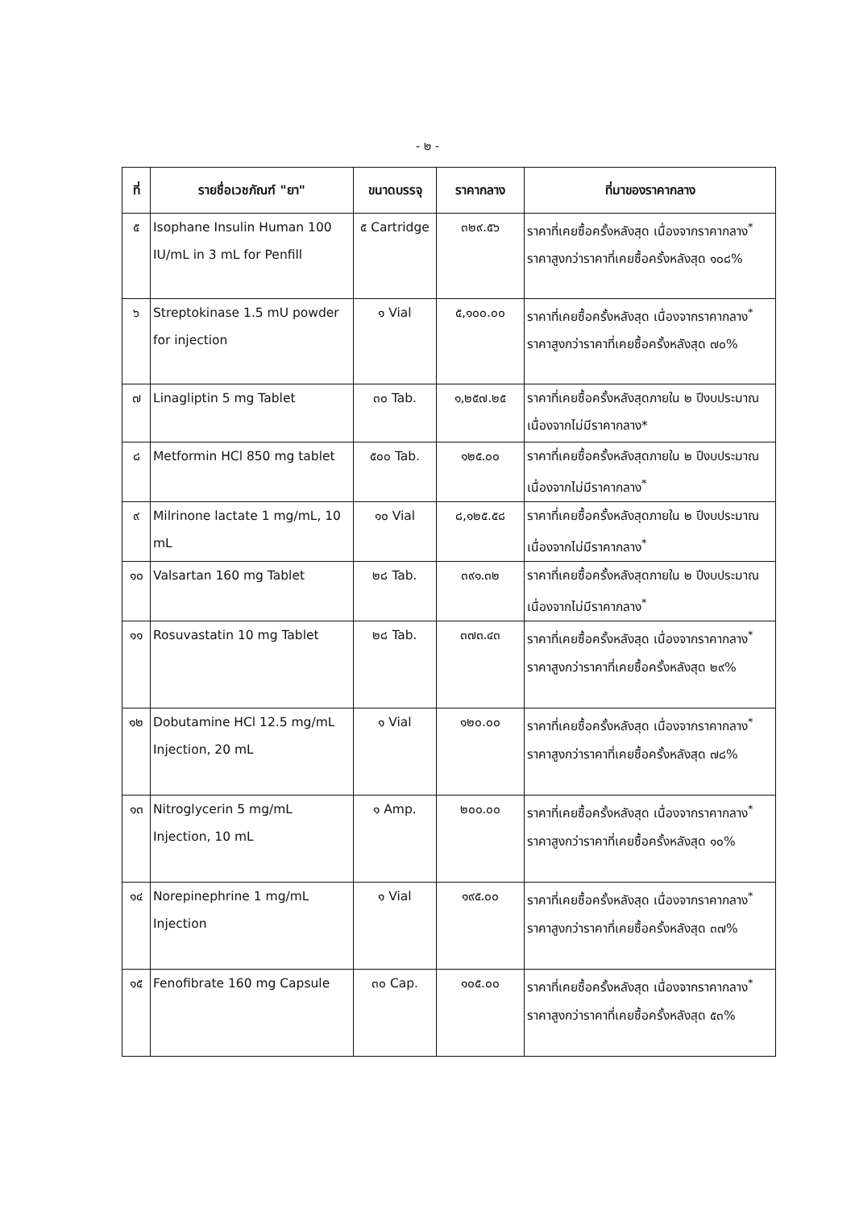- ๒ -
| ที่ | รายชื่อเวชภัณฑ์ "ยา" | ขนาดบรรจุ | ราคากลาง | ที่มาของราคากลาง |
| --- | --- | --- | --- | --- |
| ๕ | Isophane Insulin Human 100 IU/mL in 3 mL for Penfill | ๕ Cartridge | ๓๒๙.๕๖ | ราคาที่เคยซื้อครั้งหลังสุด เนื่องจากราคากลาง<sup>*</sup> ราคาสูงกว่าราคาที่เคยซื้อครั้งหลังสุด ๑๐๘% |
| ๖ | Streptokinase 1.5 mU powder for injection | ๑ Vial | ๕,๑๐๐.๐๐ | ราคาที่เคยซื้อครั้งหลังสุด เนื่องจากราคากลาง<sup>*</sup> ราคาสูงกว่าราคาที่เคยซื้อครั้งหลังสุด ๗๐% |
| ๗ | Linagliptin 5 mg Tablet | ๓๐ Tab. | ๑,๒๕๗.๒๕ | ราคาที่เคยซื้อครั้งหลังสุดภายใน ๒ ปีงบประมาณ เนื่องจากไม่มีราคากลาง* |
| ๘ | Metformin HCl 850 mg tablet | ๕๐๐ Tab. | ๑๒๕.๐๐ | ราคาที่เคยซื้อครั้งหลังสุดภายใน ๒ ปีงบประมาณ เนื่องจากไม่มีราคากลาง<sup>*</sup> |
| ๙ | Milrinone lactate 1 mg/mL, 10 mL | ๑๐ Vial | ๘,๑๒๕.๕๘ | ราคาที่เคยซื้อครั้งหลังสุดภายใน ๒ ปีงบประมาณ เนื่องจากไม่มีราคากลาง<sup>*</sup> |
| ๑๐ | Valsartan 160 mg Tablet | ๒๘ Tab. | ๓๙๑.๓๒ | ราคาที่เคยซื้อครั้งหลังสุดภายใน ๒ ปีงบประมาณ เนื่องจากไม่มีราคากลาง<sup>*</sup> |
| ๑๑ | Rosuvastatin 10 mg Tablet | ๒๘ Tab. | ๓๗๓.๔๓ | ราคาที่เคยซื้อครั้งหลังสุด เนื่องจากราคากลาง<sup>*</sup> ราคาสูงกว่าราคาที่เคยซื้อครั้งหลังสุด ๒๙% |
| ๑๒ | Dobutamine HCl 12.5 mg/mL Injection, 20 mL | ๑ Vial | ๑๒๐.๐๐ | ราคาที่เคยซื้อครั้งหลังสุด เนื่องจากราคากลาง<sup>*</sup> ราคาสูงกว่าราคาที่เคยซื้อครั้งหลังสุด ๗๘% |
| ๑๓ | Nitroglycerin 5 mg/mL Injection, 10 mL | ๑ Amp. | ๒๐๐.๐๐ | ราคาที่เคยซื้อครั้งหลังสุด เนื่องจากราคากลาง<sup>*</sup> ราคาสูงกว่าราคาที่เคยซื้อครั้งหลังสุด ๑๐% |
| ๑๔ | Norepinephrine 1 mg/mL Injection | ๑ Vial | ๑๙๕.๐๐ | ราคาที่เคยซื้อครั้งหลังสุด เนื่องจากราคากลาง<sup>*</sup> ราคาสูงกว่าราคาที่เคยซื้อครั้งหลังสุด ๓๗% |
| ๑๕ | Fenofibrate 160 mg Capsule | ๓๐ Cap. | ๑๐๕.๐๐ | ราคาที่เคยซื้อครั้งหลังสุด เนื่องจากราคากลาง<sup>*</sup> ราคาสูงกว่าราคาที่เคยซื้อครั้งหลังสุด ๕๓% |